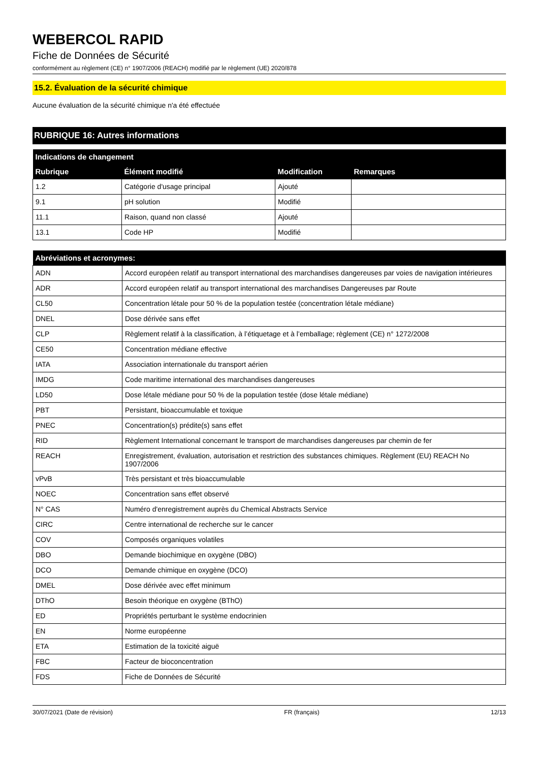WEBERCOL RAPID
Fiche de Données de Sécurité
conformément au règlement (CE) n° 1907/2006 (REACH) modifié par le règlement (UE) 2020/878
15.2. Évaluation de la sécurité chimique
Aucune évaluation de la sécurité chimique n'a été effectuée
RUBRIQUE 16: Autres informations
| Indications de changement | | | |
| --- | --- | --- | --- |
| Rubrique | Élément modifié | Modification | Remarques |
| 1.2 | Catégorie d'usage principal | Ajouté | |
| 9.1 | pH solution | Modifié | |
| 11.1 | Raison, quand non classé | Ajouté | |
| 13.1 | Code HP | Modifié | |
| Abréviations et acronymes: | |
| --- | --- |
| ADN | Accord européen relatif au transport international des marchandises dangereuses par voies de navigation intérieures |
| ADR | Accord européen relatif au transport international des marchandises Dangereuses par Route |
| CL50 | Concentration létale pour 50 % de la population testée (concentration létale médiane) |
| DNEL | Dose dérivée sans effet |
| CLP | Règlement relatif à la classification, à l’étiquetage et à l’emballage; règlement (CE) n° 1272/2008 |
| CE50 | Concentration médiane effective |
| IATA | Association internationale du transport aérien |
| IMDG | Code maritime international des marchandises dangereuses |
| LD50 | Dose létale médiane pour 50 % de la population testée (dose létale médiane) |
| PBT | Persistant, bioaccumulable et toxique |
| PNEC | Concentration(s) prédite(s) sans effet |
| RID | Règlement International concernant le transport de marchandises dangereuses par chemin de fer |
| REACH | Enregistrement, évaluation, autorisation et restriction des substances chimiques. Règlement (EU) REACH No 1907/2006 |
| vPvB | Très persistant et très bioaccumulable |
| NOEC | Concentration sans effet observé |
| N° CAS | Numéro d'enregistrement auprès du Chemical Abstracts Service |
| CIRC | Centre international de recherche sur le cancer |
| COV | Composés organiques volatiles |
| DBO | Demande biochimique en oxygène (DBO) |
| DCO | Demande chimique en oxygène (DCO) |
| DMEL | Dose dérivée avec effet minimum |
| DThO | Besoin théorique en oxygène (BThO) |
| ED | Propriétés perturbant le système endocrinien |
| EN | Norme européenne |
| ETA | Estimation de la toxicité aiguë |
| FBC | Facteur de bioconcentration |
| FDS | Fiche de Données de Sécurité |
30/07/2021 (Date de révision) FR (français) 12/13